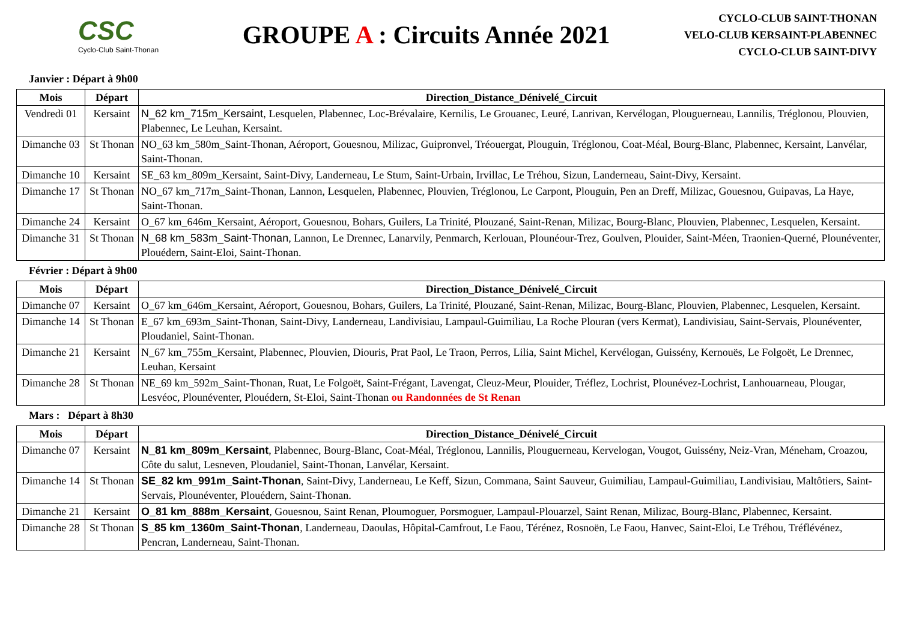CSC
Cyclo-Club Saint-Thonan
GROUPE A : Circuits Année 2021
CYCLO-CLUB SAINT-THONAN
VELO-CLUB KERSAINT-PLABENNEC
CYCLO-CLUB SAINT-DIVY
Janvier : Départ à 9h00
| Mois | Départ | Direction_Distance_Dénivelé_Circuit |
| --- | --- | --- |
| Vendredi 01 | Kersaint | N_62 km_715m_Kersaint, Lesquelen, Plabennec, Loc-Brévalaire, Kernilis, Le Grouanec, Leuré, Lanrivan, Kervélogan, Plouguerneau, Lannilis, Tréglonou, Plouvien, Plabennec, Le Leuhan, Kersaint. |
| Dimanche 03 | St Thonan | NO_63 km_580m_Saint-Thonan, Aéroport, Gouesnou, Milizac, Guipronvel, Tréouergat, Plouguin, Tréglonou, Coat-Méal, Bourg-Blanc, Plabennec, Kersaint, Lanvélar, Saint-Thonan. |
| Dimanche 10 | Kersaint | SE_63 km_809m_Kersaint, Saint-Divy, Landerneau, Le Stum, Saint-Urbain, Irvillac, Le Tréhou, Sizun, Landerneau, Saint-Divy, Kersaint. |
| Dimanche 17 | St Thonan | NO_67 km_717m_Saint-Thonan, Lannon, Lesquelen, Plabennec, Plouvien, Tréglonou, Le Carpont, Plouguin, Pen an Dreff, Milizac, Gouesnou, Guipavas, La Haye, Saint-Thonan. |
| Dimanche 24 | Kersaint | O_67 km_646m_Kersaint, Aéroport, Gouesnou, Bohars, Guilers, La Trinité, Plouzané, Saint-Renan, Milizac, Bourg-Blanc, Plouvien, Plabennec, Lesquelen, Kersaint. |
| Dimanche 31 | St Thonan | N_68 km_583m_Saint-Thonan , Lannon, Le Drennec, Lanarvily, Penmarch, Kerlouan, Plounéour-Trez, Goulven, Plouider, Saint-Méen, Traonien-Querné, Plounéventer, Plouédern, Saint-Eloi, Saint-Thonan. |
Février : Départ à 9h00
| Mois | Départ | Direction_Distance_Dénivelé_Circuit |
| --- | --- | --- |
| Dimanche 07 | Kersaint | O_67 km_646m_Kersaint, Aéroport, Gouesnou, Bohars, Guilers, La Trinité, Plouzané, Saint-Renan, Milizac, Bourg-Blanc, Plouvien, Plabennec, Lesquelen, Kersaint. |
| Dimanche 14 | St Thonan | E_67 km_693m_Saint-Thonan, Saint-Divy, Landerneau, Landivisiau, Lampaul-Guimiliau, La Roche Plouran (vers Kermat), Landivisiau, Saint-Servais, Plounéventer, Ploudaniel, Saint-Thonan. |
| Dimanche 21 | Kersaint | N_67 km_755m_Kersaint, Plabennec, Plouvien, Diouris, Prat Paol, Le Traon, Perros, Lilia, Saint Michel, Kervélogan, Guissény, Kernouës, Le Folgoët, Le Drennec, Leuhan, Kersaint |
| Dimanche 28 | St Thonan | NE_69 km_592m_Saint-Thonan, Ruat, Le Folgoët, Saint-Frégant, Lavengat, Cleuz-Meur, Plouider, Tréflez, Lochrist, Plounévez-Lochrist, Lanhouarneau, Plougar, Lesvéoc, Plounéventer, Plouédern, St-Eloi, Saint-Thonan ou Randonnées de St Renan |
Mars : Départ à 8h30
| Mois | Départ | Direction_Distance_Dénivelé_Circuit |
| --- | --- | --- |
| Dimanche 07 | Kersaint | N_81 km_809m_Kersaint , Plabennec, Bourg-Blanc, Coat-Méal, Tréglonou, Lannilis, Plouguerneau, Kervelogan, Vougot, Guissény, Neiz-Vran, Méneham, Croazou, Côte du salut, Lesneven, Ploudaniel, Saint-Thonan, Lanvélar, Kersaint. |
| Dimanche 14 | St Thonan | SE_82 km_991m_Saint-Thonan , Saint-Divy, Landerneau, Le Keff, Sizun, Commana, Saint Sauveur, Guimiliau, Lampaul-Guimiliau, Landivisiau, Maltôtiers, Saint-Servais, Plounéventer, Plouédern, Saint-Thonan. |
| Dimanche 21 | Kersaint | O_81 km_888m_Kersaint , Gouesnou, Saint Renan, Ploumoguer, Porsmoguer, Lampaul-Plouarzel, Saint Renan, Milizac, Bourg-Blanc, Plabennec, Kersaint. |
| Dimanche 28 | St Thonan | S_85 km_1360m_Saint-Thonan , Landerneau, Daoulas, Hôpital-Camfrout, Le Faou, Térénez, Rosnoën, Le Faou, Hanvec, Saint-Eloi, Le Tréhou, Tréflévénez, Pencran, Landerneau, Saint-Thonan. |